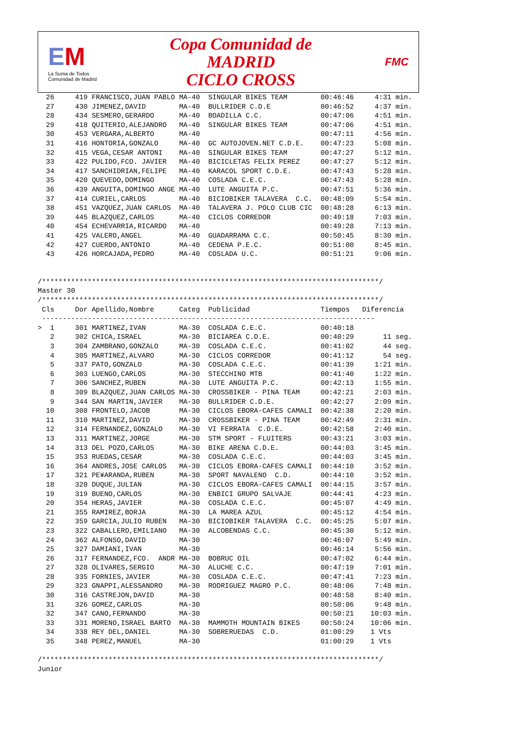EM
La Suma de Todos
Comunidad de Madrid
Copa Comunidad de
MADRID
CICLO CROSS
FMC
  26     419 FRANCISCO,JUAN PABLO MA-40  SINGULAR BIKES TEAM        00:46:46     4:31 min.
  27     430 JIMENEZ,DAVID        MA-40  BULLRIDER C.D.E            00:46:52     4:37 min.
  28     434 SESMERO,GERARDO      MA-40  BOADILLA C.C.              00:47:06     4:51 min.
  29     418 QUITERIO,ALEJANDRO   MA-40  SINGULAR BIKES TEAM        00:47:06     4:51 min.
  30     453 VERGARA,ALBERTO      MA-40                             00:47:11     4:56 min.
  31     416 HONTORIA,GONZALO     MA-40  GC AUTOJOVEN.NET C.D.E.    00:47:23     5:08 min.
  32     415 VEGA,CESAR ANTONI    MA-40  SINGULAR BIKES TEAM        00:47:27     5:12 min.
  33     422 PULIDO,FCO. JAVIER   MA-40  BICICLETAS FELIX PEREZ     00:47:27     5:12 min.
  34     417 SANCHIDRIAN,FELIPE   MA-40  KARACOL SPORT C.D.E.       00:47:43     5:28 min.
  35     420 QUEVEDO,DOMINGO      MA-40  COSLADA C.E.C.             00:47:43     5:28 min.
  36     439 ANGUITA,DOMINGO ANGE MA-40  LUTE ANGUITA P.C.          00:47:51     5:36 min.
  37     414 CURIEL,CARLOS        MA-40  BICIOBIKER TALAVERA  C.C.  00:48:09     5:54 min.
  38     451 VAZQUEZ,JUAN CARLOS  MA-40  TALAVERA J. POLO CLUB CIC  00:48:28     6:13 min.
  39     445 BLAZQUEZ,CARLOS      MA-40  CICLOS CORREDOR            00:49:18     7:03 min.
  40     454 ECHEVARRIA,RICARDO   MA-40                             00:49:28     7:13 min.
  41     425 VALERO,ANGEL         MA-40  GUADARRAMA C.C.            00:50:45     8:30 min.
  42     427 CUERDO,ANTONIO       MA-40  CEDENA P.E.C.              00:51:00     8:45 min.
  43     426 HORCAJADA,PEDRO      MA-40  COSLADA U.C.               00:51:21     9:06 min.


/*********************************************************************************/
Master 30
/*********************************************************************************/
 Cls     Dor Apellido,Nombre      Categ  Publicidad                 Tiempos   Diferencia
 --------------------------------------------------------------------------------
>  1     301 MARTINEZ,IVAN        MA-30  COSLADA C.E.C.             00:40:18
   2     302 CHICA,ISRAEL         MA-30  BICIAREA C.D.E.            00:40:29       11 seg.
   3     304 ZAMBRANO,GONZALO     MA-30  COSLADA C.E.C.             00:41:02       44 seg.
   4     305 MARTINEZ,ALVARO      MA-30  CICLOS CORREDOR            00:41:12       54 seg.
   5     337 PATO,GONZALO         MA-30  COSLADA C.E.C.             00:41:39     1:21 min.
   6     303 LUENGO,CARLOS        MA-30  STECCHINO MTB              00:41:40     1:22 min.
   7     306 SANCHEZ,RUBEN        MA-30  LUTE ANGUITA P.C.          00:42:13     1:55 min.
   8     309 BLAZQUEZ,JUAN CARLOS MA-30  CROSSBIKER - PINA TEAM     00:42:21     2:03 min.
   9     344 SAN MARTIN,JAVIER    MA-30  BULLRIDER C.D.E.           00:42:27     2:09 min.
  10     308 FRONTELO,JACOB       MA-30  CICLOS EBORA-CAFES CAMALI  00:42:38     2:20 min.
  11     310 MARTINEZ,DAVID       MA-30  CROSSBIKER - PINA TEAM     00:42:49     2:31 min.
  12     314 FERNANDEZ,GONZALO    MA-30  VI FERRATA  C.D.E.         00:42:58     2:40 min.
  13     311 MARTINEZ,JORGE       MA-30  STM SPORT - FLUITERS       00:43:21     3:03 min.
  14     313 DEL POZO,CARLOS      MA-30  BIKE ARENA C.D.E.          00:44:03     3:45 min.
  15     353 RUEDAS,CESAR         MA-30  COSLADA C.E.C.             00:44:03     3:45 min.
  16     364 ANDRES,JOSE CARLOS   MA-30  CICLOS EBORA-CAFES CAMALI  00:44:10     3:52 min.
  17     321 PE¥ARANDA,RUBEN      MA-30  SPORT NAVALENO  C.D.       00:44:10     3:52 min.
  18     320 DUQUE,JULIAN         MA-30  CICLOS EBORA-CAFES CAMALI  00:44:15     3:57 min.
  19     319 BUENO,CARLOS         MA-30  ENBICI GRUPO SALVAJE       00:44:41     4:23 min.
  20     354 HERAS,JAVIER         MA-30  COSLADA C.E.C.             00:45:07     4:49 min.
  21     355 RAMIREZ,BORJA        MA-30  LA MAREA AZUL              00:45:12     4:54 min.
  22     359 GARCIA,JULIO RUBEN   MA-30  BICIOBIKER TALAVERA  C.C.  00:45:25     5:07 min.
  23     322 CABALLERO,EMILIANO   MA-30  ALCOBENDAS C.C.            00:45:30     5:12 min.
  24     362 ALFONSO,DAVID        MA-30                             00:46:07     5:49 min.
  25     327 DAMIANI,IVAN         MA-30                             00:46:14     5:56 min.
  26     317 FERNANDEZ,FCO.  ANDR MA-30  BOBRUC OIL                 00:47:02     6:44 min.
  27     328 OLIVARES,SERGIO      MA-30  ALUCHE C.C.                00:47:19     7:01 min.
  28     335 FORNIES,JAVIER       MA-30  COSLADA C.E.C.             00:47:41     7:23 min.
  29     323 GNAPPI,ALESSANDRO    MA-30  RODRIGUEZ MAGRO P.C.       00:48:06     7:48 min.
  30     316 CASTREJON,DAVID      MA-30                             00:48:58     8:40 min.
  31     326 GOMEZ,CARLOS         MA-30                             00:50:06     9:48 min.
  32     347 CANO,FERNANDO        MA-30                             00:50:21    10:03 min.
  33     331 MORENO,ISRAEL BARTO  MA-30  MAMMOTH MOUNTAIN BIKES     00:50:24    10:06 min.
  34     338 REY DEL,DANIEL       MA-30  SOBRERUEDAS  C.D.          01:00:29    1 Vts
  35     348 PEREZ,MANUEL         MA-30                             01:00:29    1 Vts

/*********************************************************************************/
Junior